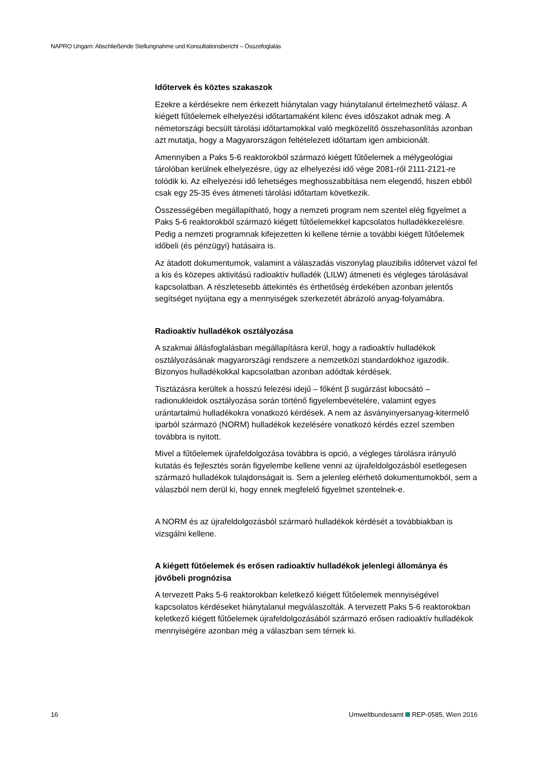NAPRO Ungarn: Abschließende Stellungnahme und Konsultationsbericht – Összefoglalás
Időtervek és köztes szakaszok
Ezekre a kérdésekre nem érkezett hiánytalan vagy hiánytalanul értelmezhető válasz. A kiégett fűtőelemek elhelyezési időtartamaként kilenc éves időszakot adnak meg. A németországi becsült tárolási időtartamokkal való megközelítő összehasonlítás azonban azt mutatja, hogy a Magyarországon feltételezett időtartam igen ambicionált.
Amennyiben a Paks 5-6 reaktorokból származó kiégett fűtőelemek a mélygeológiai tárolóban kerülnek elhelyezésre, úgy az elhelyezési idő vége 2081-ről 2111-2121-re tolódik ki. Az elhelyezési idő lehetséges meghosszabbítása nem elegendő, hiszen ebből csak egy 25-35 éves átmeneti tárolási időtartam következik.
Összességében megállapítható, hogy a nemzeti program nem szentel elég figyelmet a Paks 5-6 reaktorokból származó kiégett fűtőelemekkel kapcsolatos hulladékkezelésre. Pedig a nemzeti programnak kifejezetten ki kellene térnie a további kiégett fűtőelemek időbeli (és pénzügyi) hatásaira is.
Az átadott dokumentumok, valamint a válaszadás viszonylag plauzibilis időtervet vázol fel a kis és közepes aktivitású radioaktív hulladék (LILW) átmeneti és végleges tárolásával kapcsolatban. A részletesebb áttekintés és érthetőség érdekében azonban jelentős segítséget nyújtana egy a mennyiségek szerkezetét ábrázoló anyag-folyamábra.
Radioaktív hulladékok osztályozása
A szakmai állásfoglalásban megállapításra kerül, hogy a radioaktív hulladékok osztályozásának magyarországi rendszere a nemzetközi standardokhoz igazodik. Bizonyos hulladékokkal kapcsolatban azonban adódtak kérdések.
Tisztázásra kerültek a hosszú felezési idejű – főként β sugárzást kibocsátó – radionukleidok osztályozása során történő figyelembevételére, valamint egyes urántartalmú hulladékokra vonatkozó kérdések. A nem az ásványinyersanyag-kitermelő iparból származó (NORM) hulladékok kezelésére vonatkozó kérdés ezzel szemben továbbra is nyitott.
Mivel a fűtőelemek újrafeldolgozása továbbra is opció, a végleges tárolásra irányuló kutatás és fejlesztés során figyelembe kellene venni az újrafeldolgozásból esetlegesen származó hulladékok tulajdonságait is. Sem a jelenleg elérhető dokumentumokból, sem a válaszból nem derül ki, hogy ennek megfelelő figyelmet szentelnek-e.
A NORM és az újrafeldolgozásból szármaró hulladékok kérdését a továbbiakban is vizsgálni kellene.
A kiégett fűtőelemek és erősen radioaktív hulladékok jelenlegi állománya és jövőbeli prognózisa
A tervezett Paks 5-6 reaktorokban keletkező kiégett fűtőelemek mennyiségével kapcsolatos kérdéseket hiánytalanul megválaszolták. A tervezett Paks 5-6 reaktorokban keletkező kiégett fűtőelemek újrafeldolgozásából származó erősen radioaktív hulladékok mennyiségére azonban még a válaszban sem térnek ki.
16 Umweltbundesamt REP-0585, Wien 2016